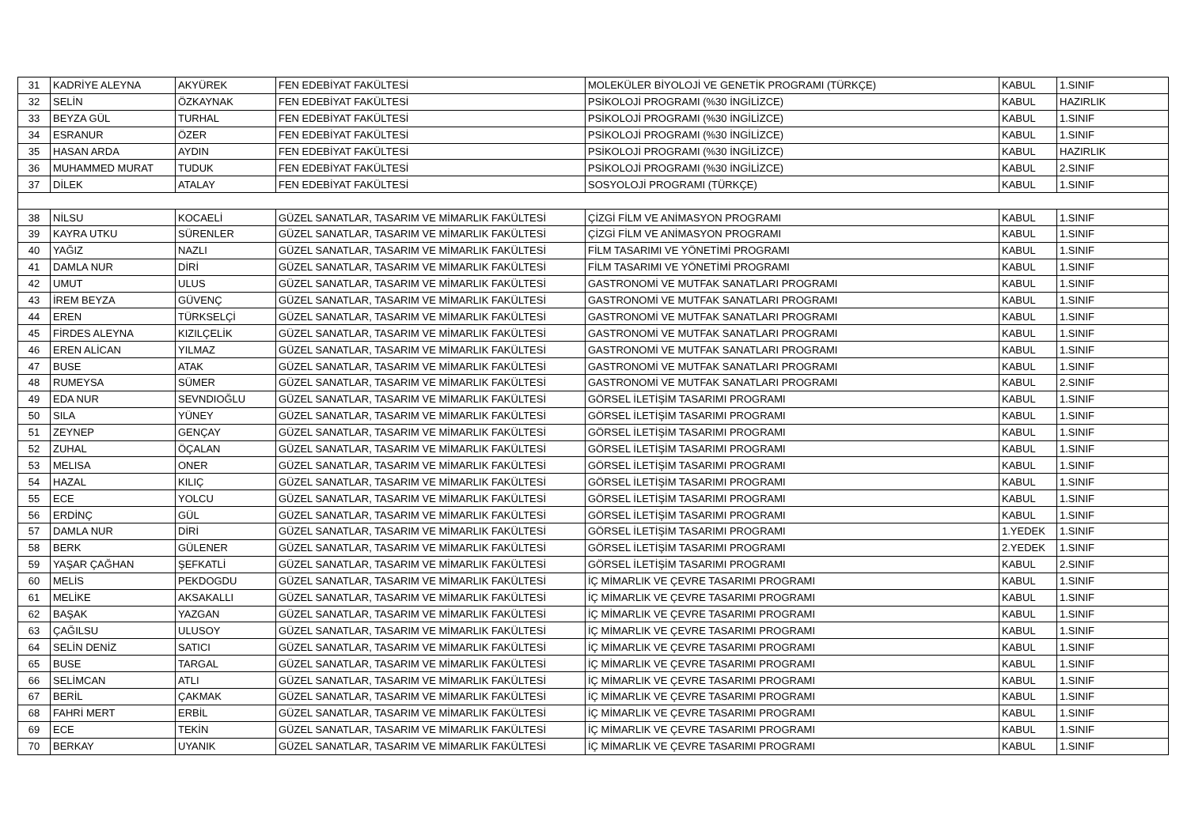| 31 | KADRİYE ALEYNA | AKYÜREK | FEN EDEBİYAT FAKÜLTESİ | MOLEKÜLER BİYOLOJİ VE GENETİK PROGRAMI (TÜRKÇE) | KABUL | 1.SINIF |
| 32 | SELİN | ÖZKAYNAK | FEN EDEBİYAT FAKÜLTESİ | PSİKOLOJİ PROGRAMI (%30 İNGİLİZCE) | KABUL | HAZIRLIK |
| 33 | BEYZA GÜL | TURHAL | FEN EDEBİYAT FAKÜLTESİ | PSİKOLOJİ PROGRAMI (%30 İNGİLİZCE) | KABUL | 1.SINIF |
| 34 | ESRANUR | ÖZER | FEN EDEBİYAT FAKÜLTESİ | PSİKOLOJİ PROGRAMI (%30 İNGİLİZCE) | KABUL | 1.SINIF |
| 35 | HASAN ARDA | AYDIN | FEN EDEBİYAT FAKÜLTESİ | PSİKOLOJİ PROGRAMI (%30 İNGİLİZCE) | KABUL | HAZIRLIK |
| 36 | MUHAMMED MURAT | TUDUK | FEN EDEBİYAT FAKÜLTESİ | PSİKOLOJİ PROGRAMI (%30 İNGİLİZCE) | KABUL | 2.SINIF |
| 37 | DİLEK | ATALAY | FEN EDEBİYAT FAKÜLTESİ | SOSYOLOJİ PROGRAMI (TÜRKÇE) | KABUL | 1.SINIF |
| 38 | NİLSU | KOCAELİ | GÜZEL SANATLAR, TASARIM VE MİMARLIK FAKÜLTESİ | ÇİZGİ FİLM VE ANİMASYON PROGRAMI | KABUL | 1.SINIF |
| 39 | KAYRA UTKU | SÜRENLER | GÜZEL SANATLAR, TASARIM VE MİMARLIK FAKÜLTESİ | ÇİZGİ FİLM VE ANİMASYON PROGRAMI | KABUL | 1.SINIF |
| 40 | YAĞIZ | NAZLI | GÜZEL SANATLAR, TASARIM VE MİMARLIK FAKÜLTESİ | FİLM TASARIMI VE YÖNETİMİ PROGRAMI | KABUL | 1.SINIF |
| 41 | DAMLA NUR | DİRİ | GÜZEL SANATLAR, TASARIM VE MİMARLIK FAKÜLTESİ | FİLM TASARIMI VE YÖNETİMİ PROGRAMI | KABUL | 1.SINIF |
| 42 | UMUT | ULUS | GÜZEL SANATLAR, TASARIM VE MİMARLIK FAKÜLTESİ | GASTRONOMİ VE MUTFAK SANATLARI PROGRAMI | KABUL | 1.SINIF |
| 43 | İREM BEYZA | GÜVENÇ | GÜZEL SANATLAR, TASARIM VE MİMARLIK FAKÜLTESİ | GASTRONOMİ VE MUTFAK SANATLARI PROGRAMI | KABUL | 1.SINIF |
| 44 | EREN | TÜRKSELÇİ | GÜZEL SANATLAR, TASARIM VE MİMARLIK FAKÜLTESİ | GASTRONOMİ VE MUTFAK SANATLARI PROGRAMI | KABUL | 1.SINIF |
| 45 | FİRDES ALEYNA | KIZILÇELİK | GÜZEL SANATLAR, TASARIM VE MİMARLIK FAKÜLTESİ | GASTRONOMİ VE MUTFAK SANATLARI PROGRAMI | KABUL | 1.SINIF |
| 46 | EREN ALİCAN | YILMAZ | GÜZEL SANATLAR, TASARIM VE MİMARLIK FAKÜLTESİ | GASTRONOMİ VE MUTFAK SANATLARI PROGRAMI | KABUL | 1.SINIF |
| 47 | BUSE | ATAK | GÜZEL SANATLAR, TASARIM VE MİMARLIK FAKÜLTESİ | GASTRONOMİ VE MUTFAK SANATLARI PROGRAMI | KABUL | 1.SINIF |
| 48 | RUMEYSA | SÜMER | GÜZEL SANATLAR, TASARIM VE MİMARLIK FAKÜLTESİ | GASTRONOMİ VE MUTFAK SANATLARI PROGRAMI | KABUL | 2.SINIF |
| 49 | EDA NUR | SEVNDIOĞLU | GÜZEL SANATLAR, TASARIM VE MİMARLIK FAKÜLTESİ | GÖRSEL İLETİŞİM TASARIMI PROGRAMI | KABUL | 1.SINIF |
| 50 | SILA | YÜNEY | GÜZEL SANATLAR, TASARIM VE MİMARLIK FAKÜLTESİ | GÖRSEL İLETİŞİM TASARIMI PROGRAMI | KABUL | 1.SINIF |
| 51 | ZEYNEP | GENÇAY | GÜZEL SANATLAR, TASARIM VE MİMARLIK FAKÜLTESİ | GÖRSEL İLETİŞİM TASARIMI PROGRAMI | KABUL | 1.SINIF |
| 52 | ZUHAL | ÖÇALAN | GÜZEL SANATLAR, TASARIM VE MİMARLIK FAKÜLTESİ | GÖRSEL İLETİŞİM TASARIMI PROGRAMI | KABUL | 1.SINIF |
| 53 | MELISA | ONER | GÜZEL SANATLAR, TASARIM VE MİMARLIK FAKÜLTESİ | GÖRSEL İLETİŞİM TASARIMI PROGRAMI | KABUL | 1.SINIF |
| 54 | HAZAL | KILIÇ | GÜZEL SANATLAR, TASARIM VE MİMARLIK FAKÜLTESİ | GÖRSEL İLETİŞİM TASARIMI PROGRAMI | KABUL | 1.SINIF |
| 55 | ECE | YOLCU | GÜZEL SANATLAR, TASARIM VE MİMARLIK FAKÜLTESİ | GÖRSEL İLETİŞİM TASARIMI PROGRAMI | KABUL | 1.SINIF |
| 56 | ERDİNÇ | GÜL | GÜZEL SANATLAR, TASARIM VE MİMARLIK FAKÜLTESİ | GÖRSEL İLETİŞİM TASARIMI PROGRAMI | KABUL | 1.SINIF |
| 57 | DAMLA NUR | DİRİ | GÜZEL SANATLAR, TASARIM VE MİMARLIK FAKÜLTESİ | GÖRSEL İLETİŞİM TASARIMI PROGRAMI | 1.YEDEK | 1.SINIF |
| 58 | BERK | GÜLENER | GÜZEL SANATLAR, TASARIM VE MİMARLIK FAKÜLTESİ | GÖRSEL İLETİŞİM TASARIMI PROGRAMI | 2.YEDEK | 1.SINIF |
| 59 | YAŞAR ÇAĞHAN | ŞEFKATLİ | GÜZEL SANATLAR, TASARIM VE MİMARLIK FAKÜLTESİ | GÖRSEL İLETİŞİM TASARIMI PROGRAMI | KABUL | 2.SINIF |
| 60 | MELİS | PEKDOGDU | GÜZEL SANATLAR, TASARIM VE MİMARLIK FAKÜLTESİ | İÇ MİMARLIK VE ÇEVRE TASARIMI PROGRAMI | KABUL | 1.SINIF |
| 61 | MELİKE | AKSAKALLI | GÜZEL SANATLAR, TASARIM VE MİMARLIK FAKÜLTESİ | İÇ MİMARLIK VE ÇEVRE TASARIMI PROGRAMI | KABUL | 1.SINIF |
| 62 | BAŞAK | YAZGAN | GÜZEL SANATLAR, TASARIM VE MİMARLIK FAKÜLTESİ | İÇ MİMARLIK VE ÇEVRE TASARIMI PROGRAMI | KABUL | 1.SINIF |
| 63 | ÇAĞILSU | ULUSOY | GÜZEL SANATLAR, TASARIM VE MİMARLIK FAKÜLTESİ | İÇ MİMARLIK VE ÇEVRE TASARIMI PROGRAMI | KABUL | 1.SINIF |
| 64 | SELİN DENİZ | SATICI | GÜZEL SANATLAR, TASARIM VE MİMARLIK FAKÜLTESİ | İÇ MİMARLIK VE ÇEVRE TASARIMI PROGRAMI | KABUL | 1.SINIF |
| 65 | BUSE | TARGAL | GÜZEL SANATLAR, TASARIM VE MİMARLIK FAKÜLTESİ | İÇ MİMARLIK VE ÇEVRE TASARIMI PROGRAMI | KABUL | 1.SINIF |
| 66 | SELİMCAN | ATLI | GÜZEL SANATLAR, TASARIM VE MİMARLIK FAKÜLTESİ | İÇ MİMARLIK VE ÇEVRE TASARIMI PROGRAMI | KABUL | 1.SINIF |
| 67 | BERİL | ÇAKMAK | GÜZEL SANATLAR, TASARIM VE MİMARLIK FAKÜLTESİ | İÇ MİMARLIK VE ÇEVRE TASARIMI PROGRAMI | KABUL | 1.SINIF |
| 68 | FAHRİ MERT | ERBİL | GÜZEL SANATLAR, TASARIM VE MİMARLIK FAKÜLTESİ | İÇ MİMARLIK VE ÇEVRE TASARIMI PROGRAMI | KABUL | 1.SINIF |
| 69 | ECE | TEKİN | GÜZEL SANATLAR, TASARIM VE MİMARLIK FAKÜLTESİ | İÇ MİMARLIK VE ÇEVRE TASARIMI PROGRAMI | KABUL | 1.SINIF |
| 70 | BERKAY | UYANIK | GÜZEL SANATLAR, TASARIM VE MİMARLIK FAKÜLTESİ | İÇ MİMARLIK VE ÇEVRE TASARIMI PROGRAMI | KABUL | 1.SINIF |